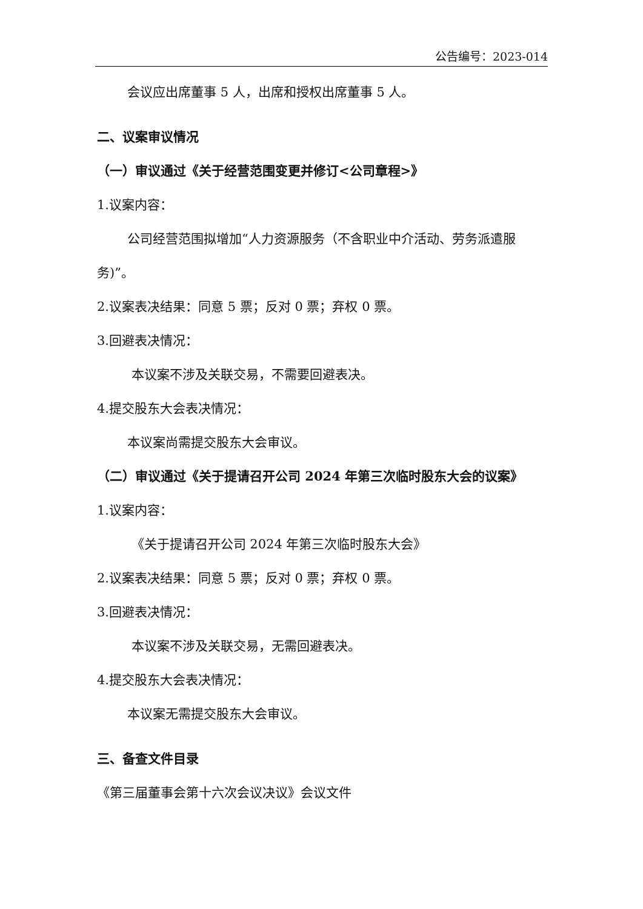公告编号：2023-014
会议应出席董事 5 人，出席和授权出席董事 5 人。
二、议案审议情况
（一）审议通过《关于经营范围变更并修订<公司章程>》
1.议案内容：
公司经营范围拟增加“人力资源服务（不含职业中介活动、劳务派遣服务)”。
2.议案表决结果：同意 5 票；反对 0 票；弃权 0 票。
3.回避表决情况：
本议案不涉及关联交易，不需要回避表决。
4.提交股东大会表决情况：
本议案尚需提交股东大会审议。
（二）审议通过《关于提请召开公司 2024 年第三次临时股东大会的议案》
1.议案内容：
《关于提请召开公司 2024 年第三次临时股东大会》
2.议案表决结果：同意 5 票；反对 0 票；弃权 0 票。
3.回避表决情况：
本议案不涉及关联交易，无需回避表决。
4.提交股东大会表决情况：
本议案无需提交股东大会审议。
三、备查文件目录
《第三届董事会第十六次会议决议》会议文件